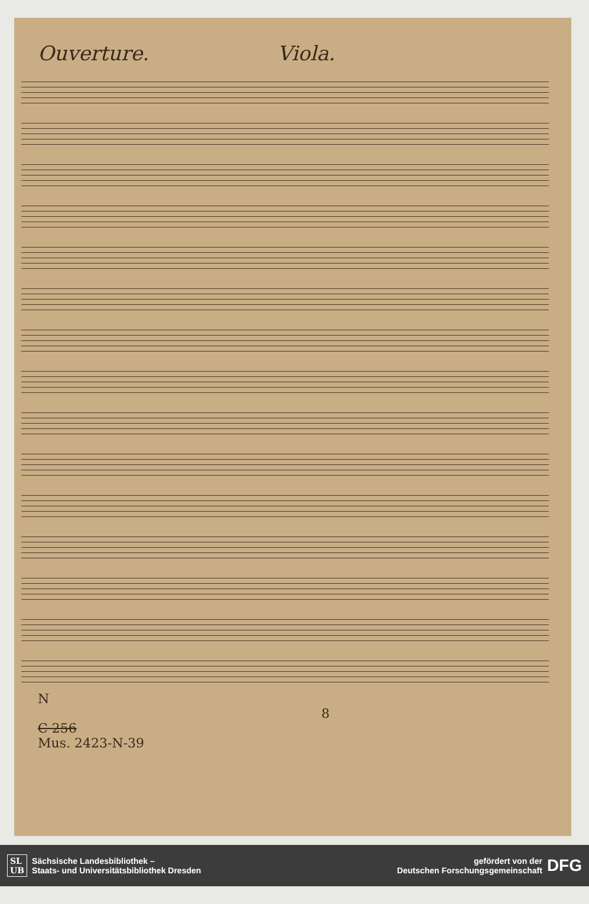Ouverture. Viola.
N
8
C 256
Mus. 2423-N-39
SL
UB Sächsische Landesbibliothek –
Staats- und Universitätsbibliothek Dresden
gefördert von der
Deutschen Forschungsgemeinschaft DFG